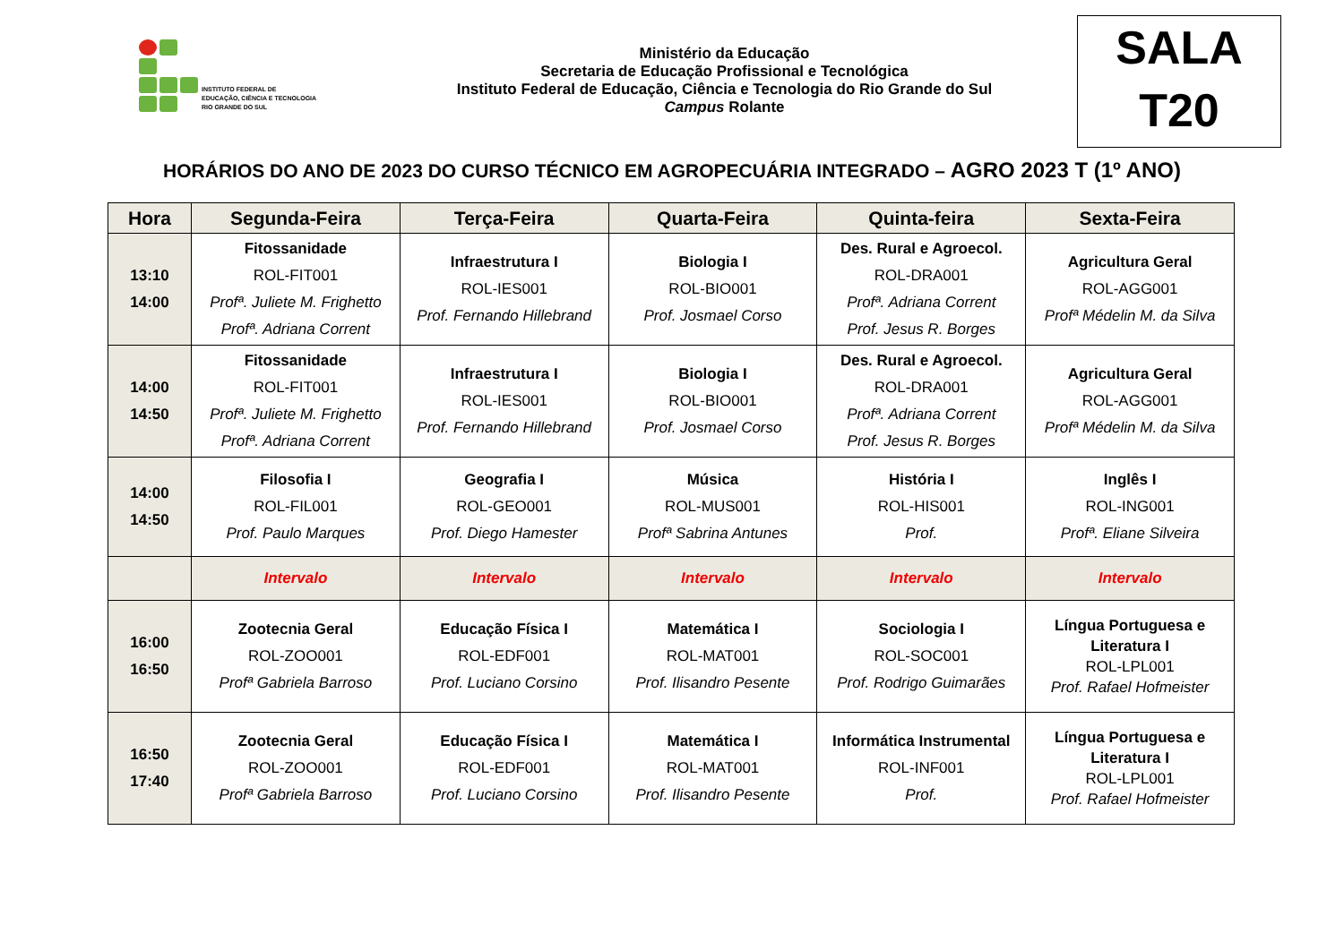INSTITUTO FEDERAL DE
EDUCAÇÃO, CIÊNCIA E TECNOLOGIA
RIO GRANDE DO SUL
Ministério da Educação
Secretaria de Educação Profissional e Tecnológica
Instituto Federal de Educação, Ciência e Tecnologia do Rio Grande do Sul
Campus Rolante
SALA
T20
HORÁRIOS DO ANO DE 2023 DO CURSO TÉCNICO EM AGROPECUÁRIA INTEGRADO – AGRO 2023 T (1º ANO)
| Hora | Segunda-Feira | Terça-Feira | Quarta-Feira | Quinta-feira | Sexta-Feira |
| --- | --- | --- | --- | --- | --- |
| 13:10 14:00 | Fitossanidade ROL-FIT001 Profª. Juliete M. Frighetto Profª. Adriana Corrent | Infraestrutura I ROL-IES001 Prof. Fernando Hillebrand | Biologia I ROL-BIO001 Prof. Josmael Corso | Des. Rural e Agroecol. ROL-DRA001 Profª. Adriana Corrent Prof. Jesus R. Borges | Agricultura Geral ROL-AGG001 Profª Médelin M. da Silva |
| 14:00 14:50 | Fitossanidade ROL-FIT001 Profª. Juliete M. Frighetto Profª. Adriana Corrent | Infraestrutura I ROL-IES001 Prof. Fernando Hillebrand | Biologia I ROL-BIO001 Prof. Josmael Corso | Des. Rural e Agroecol. ROL-DRA001 Profª. Adriana Corrent Prof. Jesus R. Borges | Agricultura Geral ROL-AGG001 Profª Médelin M. da Silva |
| 14:00 14:50 | Filosofia I ROL-FIL001 Prof. Paulo Marques | Geografia I ROL-GEO001 Prof. Diego Hamester | Música ROL-MUS001 Profª Sabrina Antunes | História I ROL-HIS001 Prof. | Inglês I ROL-ING001 Profª. Eliane Silveira |
| | Intervalo | Intervalo | Intervalo | Intervalo | Intervalo |
| 16:00 16:50 | Zootecnia Geral ROL-ZOO001 Profª Gabriela Barroso | Educação Física I ROL-EDF001 Prof. Luciano Corsino | Matemática I ROL-MAT001 Prof. Ilisandro Pesente | Sociologia I ROL-SOC001 Prof. Rodrigo Guimarães | Língua Portuguesa e Literatura I ROL-LPL001 Prof. Rafael Hofmeister |
| 16:50 17:40 | Zootecnia Geral ROL-ZOO001 Profª Gabriela Barroso | Educação Física I ROL-EDF001 Prof. Luciano Corsino | Matemática I ROL-MAT001 Prof. Ilisandro Pesente | Informática Instrumental ROL-INF001 Prof. | Língua Portuguesa e Literatura I ROL-LPL001 Prof. Rafael Hofmeister |